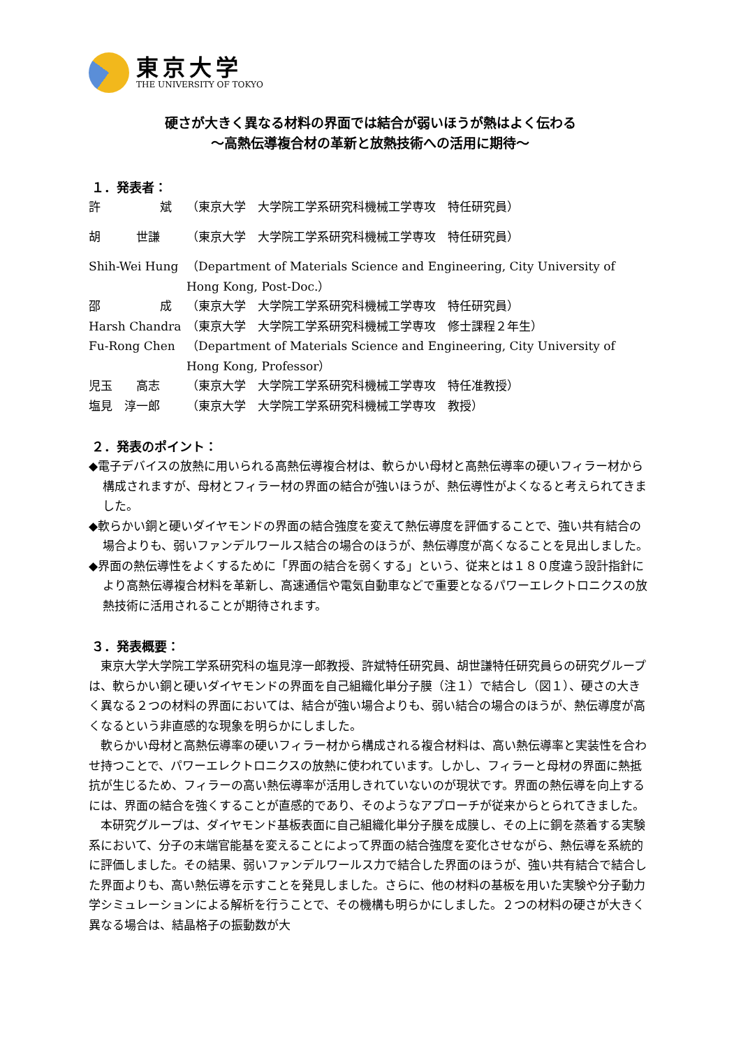東京大学
THE UNIVERSITY OF TOKYO
硬さが大きく異なる材料の界面では結合が弱いほうが熱はよく伝わる
～高熱伝導複合材の革新と放熱技術への活用に期待～
１．発表者：
許　　　　　斌 （東京大学　大学院工学系研究科機械工学専攻　特任研究員）
胡　　　世謙 （東京大学　大学院工学系研究科機械工学専攻　特任研究員）
Shih-Wei Hung （Department of Materials Science and Engineering, City University of Hong Kong, Post-Doc.）
邵　　　　　成 （東京大学　大学院工学系研究科機械工学専攻　特任研究員）
Harsh Chandra （東京大学　大学院工学系研究科機械工学専攻　修士課程２年生）
Fu-Rong Chen （Department of Materials Science and Engineering, City University of Hong Kong, Professor）
児玉　　高志 （東京大学　大学院工学系研究科機械工学専攻　特任准教授）
塩見　淳一郎 （東京大学　大学院工学系研究科機械工学専攻　教授）
２．発表のポイント：
◆電子デバイスの放熱に用いられる高熱伝導複合材は、軟らかい母材と高熱伝導率の硬いフィラー材から構成されますが、母材とフィラー材の界面の結合が強いほうが、熱伝導性がよくなると考えられてきました。
◆軟らかい銅と硬いダイヤモンドの界面の結合強度を変えて熱伝導度を評価することで、強い共有結合の場合よりも、弱いファンデルワールス結合の場合のほうが、熱伝導度が高くなることを見出しました。
◆界面の熱伝導性をよくするために「界面の結合を弱くする」という、従来とは１８０度違う設計指針により高熱伝導複合材料を革新し、高速通信や電気自動車などで重要となるパワーエレクトロニクスの放熱技術に活用されることが期待されます。
３．発表概要：
東京大学大学院工学系研究科の塩見淳一郎教授、許斌特任研究員、胡世謙特任研究員らの研究グループは、軟らかい銅と硬いダイヤモンドの界面を自己組織化単分子膜（注１）で結合し（図１）、硬さの大きく異なる２つの材料の界面においては、結合が強い場合よりも、弱い結合の場合のほうが、熱伝導度が高くなるという非直感的な現象を明らかにしました。
軟らかい母材と高熱伝導率の硬いフィラー材から構成される複合材料は、高い熱伝導率と実装性を合わせ持つことで、パワーエレクトロニクスの放熱に使われています。しかし、フィラーと母材の界面に熱抵抗が生じるため、フィラーの高い熱伝導率が活用しきれていないのが現状です。界面の熱伝導を向上するには、界面の結合を強くすることが直感的であり、そのようなアプローチが従来からとられてきました。
本研究グループは、ダイヤモンド基板表面に自己組織化単分子膜を成膜し、その上に銅を蒸着する実験系において、分子の末端官能基を変えることによって界面の結合強度を変化させながら、熱伝導を系統的に評価しました。その結果、弱いファンデルワールス力で結合した界面のほうが、強い共有結合で結合した界面よりも、高い熱伝導を示すことを発見しました。さらに、他の材料の基板を用いた実験や分子動力学シミュレーションによる解析を行うことで、その機構も明らかにしました。２つの材料の硬さが大きく異なる場合は、結晶格子の振動数が大